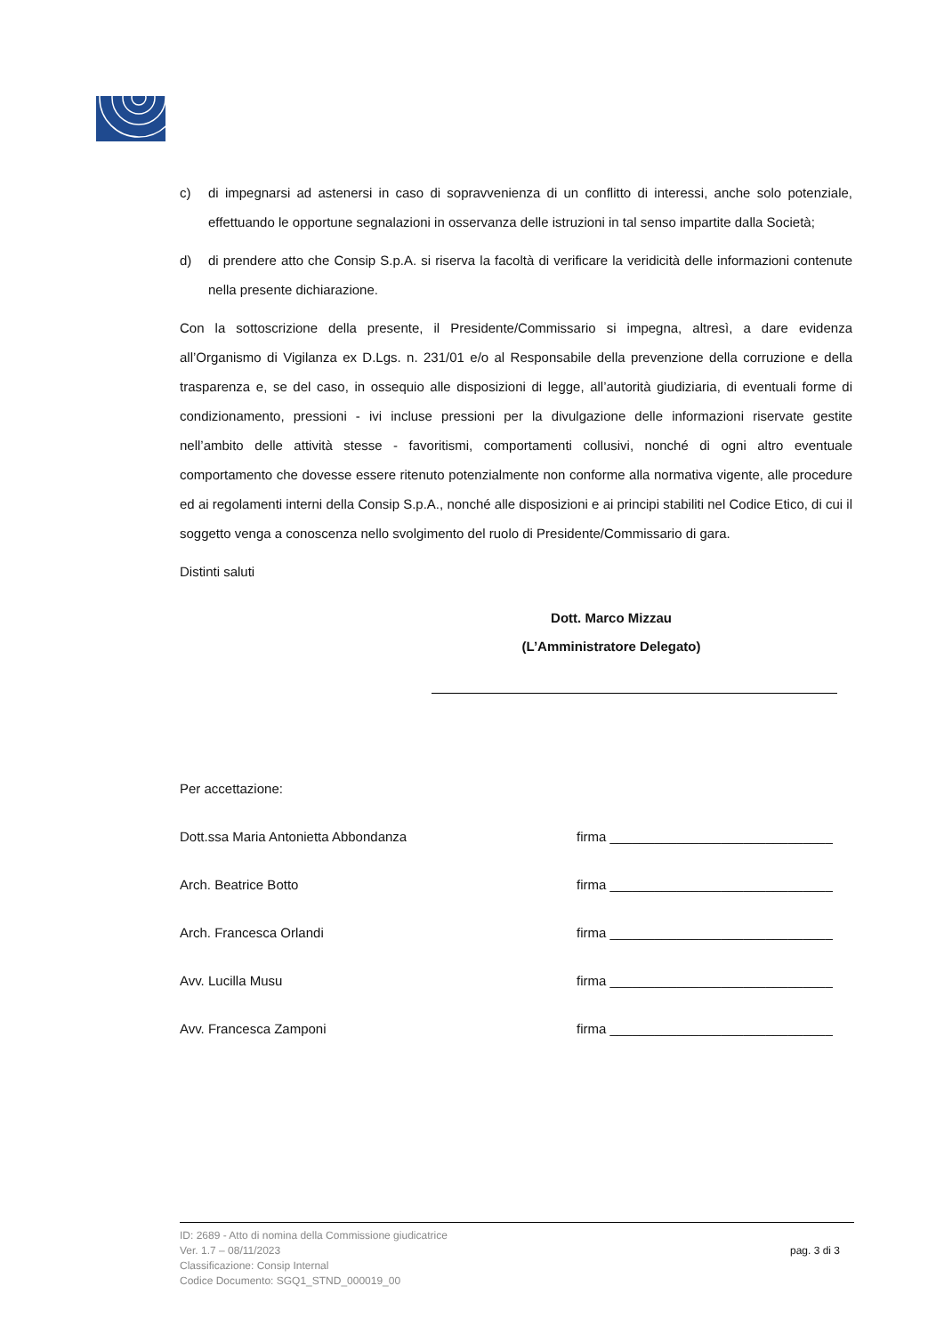c) di impegnarsi ad astenersi in caso di sopravvenienza di un conflitto di interessi, anche solo potenziale, effettuando le opportune segnalazioni in osservanza delle istruzioni in tal senso impartite dalla Società;
d) di prendere atto che Consip S.p.A. si riserva la facoltà di verificare la veridicità delle informazioni contenute nella presente dichiarazione.
Con la sottoscrizione della presente, il Presidente/Commissario si impegna, altresì, a dare evidenza all’Organismo di Vigilanza ex D.Lgs. n. 231/01 e/o al Responsabile della prevenzione della corruzione e della trasparenza e, se del caso, in ossequio alle disposizioni di legge, all’autorità giudiziaria, di eventuali forme di condizionamento, pressioni - ivi incluse pressioni per la divulgazione delle informazioni riservate gestite nell’ambito delle attività stesse - favoritismi, comportamenti collusivi, nonché di ogni altro eventuale comportamento che dovesse essere ritenuto potenzialmente non conforme alla normativa vigente, alle procedure ed ai regolamenti interni della Consip S.p.A., nonché alle disposizioni e ai principi stabiliti nel Codice Etico, di cui il soggetto venga a conoscenza nello svolgimento del ruolo di Presidente/Commissario di gara.
Distinti saluti
Dott. Marco Mizzau
(L’Amministratore Delegato)
Per accettazione:
Dott.ssa Maria Antonietta Abbondanza firma ______________________________
Arch. Beatrice Botto firma ______________________________
Arch. Francesca Orlandi firma ______________________________
Avv. Lucilla Musu firma ______________________________
Avv. Francesca Zamponi firma ______________________________
ID: 2689 - Atto di nomina della Commissione giudicatrice
Ver. 1.7 – 08/11/2023
Classificazione: Consip Internal
Codice Documento: SGQ1_STND_000019_00
pag. 3 di 3